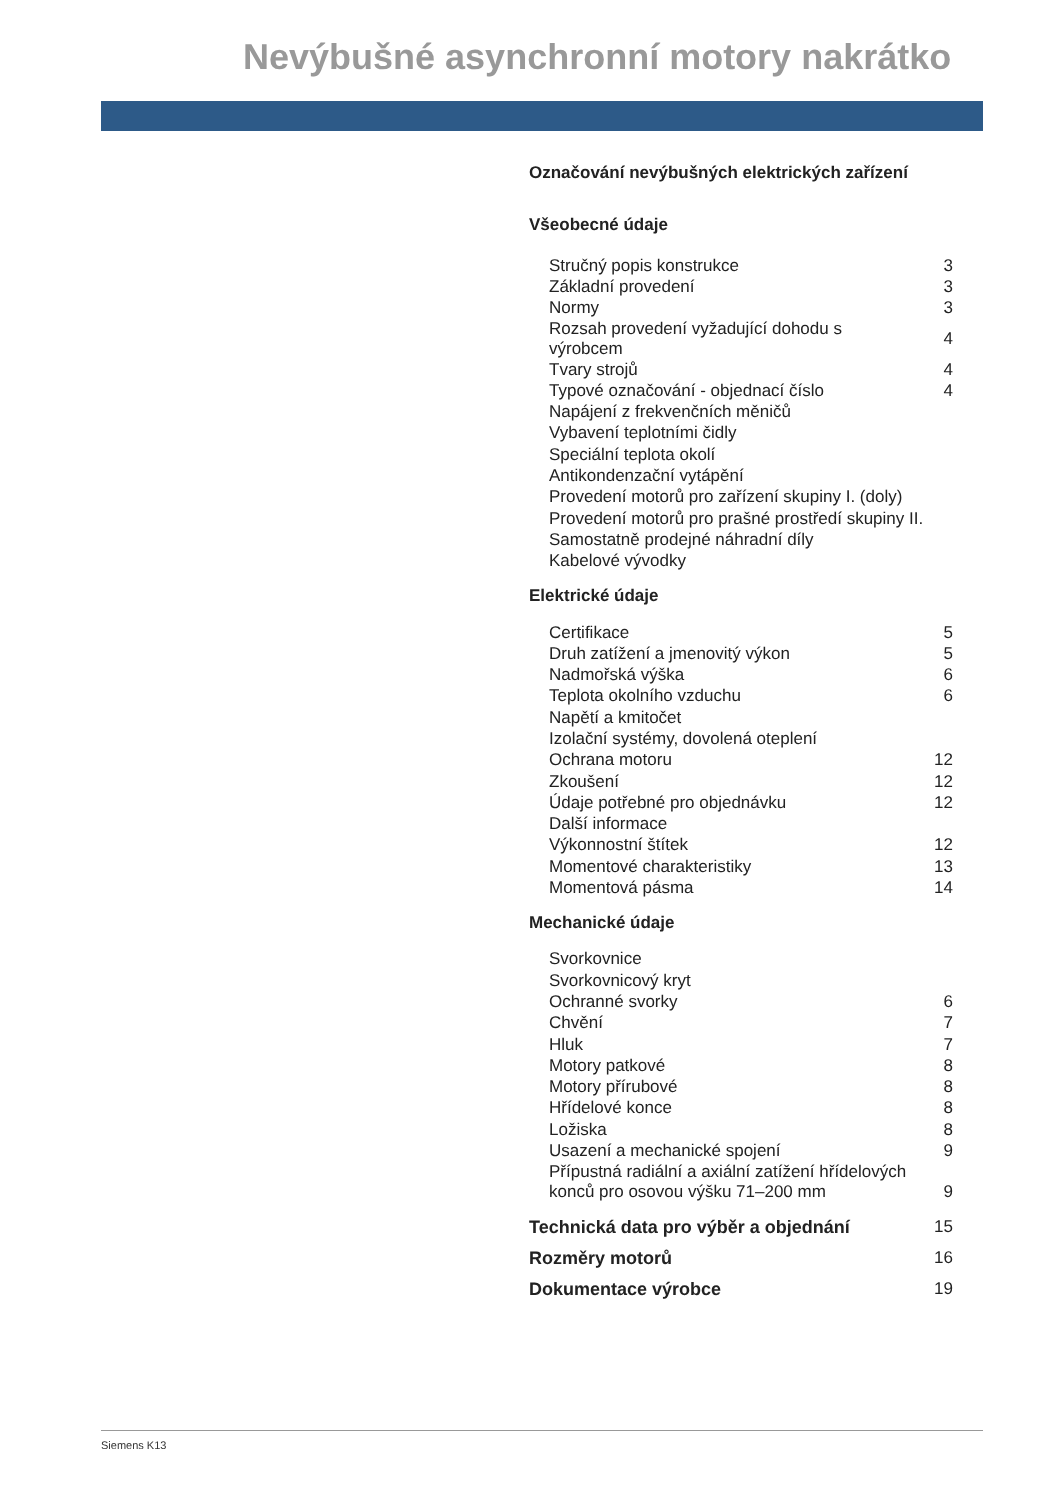Nevýbušné asynchronní motory nakrátko
Označování nevýbušných elektrických zařízení
Všeobecné údaje
| Stručný popis konstrukce | 3 |
| Základní provedení | 3 |
| Normy | 3 |
| Rozsah provedení vyžadující dohodu s výrobcem | 4 |
| Tvary strojů | 4 |
| Typové označování - objednací číslo | 4 |
| Napájení z frekvenčních měničů | |
| Vybavení teplotními čidly | |
| Speciální teplota okolí | |
| Antikondenzační vytápění | |
| Provedení motorů pro zařízení skupiny I. (doly) | |
| Provedení motorů pro prašné prostředí skupiny II. | |
| Samostatně prodejné náhradní díly | |
| Kabelové vývodky | |
Elektrické údaje
| Certifikace | 5 |
| Druh zatížení a jmenovitý výkon | 5 |
| Nadmořská výška | 6 |
| Teplota okolního vzduchu | 6 |
| Napětí a kmitočet | |
| Izolační systémy, dovolená oteplení | |
| Ochrana motoru | 12 |
| Zkoušení | 12 |
| Údaje potřebné pro objednávku | 12 |
| Další informace | |
| Výkonnostní štítek | 12 |
| Momentové charakteristiky | 13 |
| Momentová pásma | 14 |
Mechanické údaje
| Svorkovnice | |
| Svorkovnicový kryt | |
| Ochranné svorky | 6 |
| Chvění | 7 |
| Hluk | 7 |
| Motory patkové | 8 |
| Motory přírubové | 8 |
| Hřídelové konce | 8 |
| Ložiska | 8 |
| Usazení a mechanické spojení | 9 |
| Přípustná radiální a axiální zatížení hřídelových konců pro osovou výšku 71–200 mm | 9 |
| Technická data pro výběr a objednání | 15 |
| Rozměry motorů | 16 |
| Dokumentace výrobce | 19 |
Siemens K13